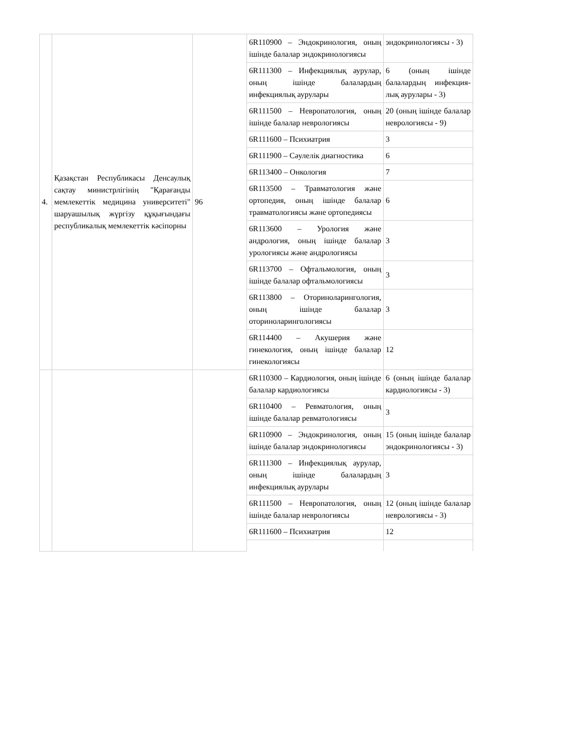| 4. | Қазақстан Республикасы Денсаулық сақтау министрлігінің "Қарағанды мемлекеттік медицина университеті" шаруашылық жүргізу құқығындағы республикалық мемлекеттік кәсіпорны | 96 | 6R110900 – Эндокринология, оның ішінде балалар эндокринологиясы | эндокринологиясы - 3) |
| | | | 6R111300 – Инфекциялық аурулар, оның ішінде балалардың инфекциялық аурулары | 6 (оның ішінде балалардың инфекция-лық аурулары - 3) |
| | | | 6R111500 – Невропатология, оның ішінде балалар неврологиясы | 20 (оның ішінде балалар неврологиясы - 9) |
| | | | 6R111600 – Психиатрия | 3 |
| | | | 6R111900 – Сәулелік диагностика | 6 |
| | | | 6R113400 – Онкология | 7 |
| | | | 6R113500 – Травматология және ортопедия, оның ішінде балалар травматологиясы және ортопедиясы | 6 |
| | | | 6R113600 – Урология және андрология, оның ішінде балалар урологиясы және андрологиясы | 3 |
| | | | 6R113700 – Офтальмология, оның ішінде балалар офтальмологиясы | 3 |
| | | | 6R113800 – Оториноларингология, оның ішінде балалар оториноларингологиясы | 3 |
| | | | 6R114400 – Акушерия және гинекология, оның ішінде балалар гинекологиясы | 12 |
| | | | 6R110300 – Кардиология, оның ішінде балалар кардиологиясы | 6 (оның ішінде балалар кардиологиясы - 3) |
| | | | 6R110400 – Ревматология, оның ішінде балалар ревматологиясы | 3 |
| | | | 6R110900 – Эндокринология, оның ішінде балалар эндокринологиясы | 15 (оның ішінде балалар эндокринологиясы - 3) |
| | | | 6R111300 – Инфекциялық аурулар, оның ішінде балалардың инфекциялық аурулары | 3 |
| | | | 6R111500 – Невропатология, оның ішінде балалар неврологиясы | 12 (оның ішінде балалар неврологиясы - 3) |
| | | | 6R111600 – Психиатрия | 12 |